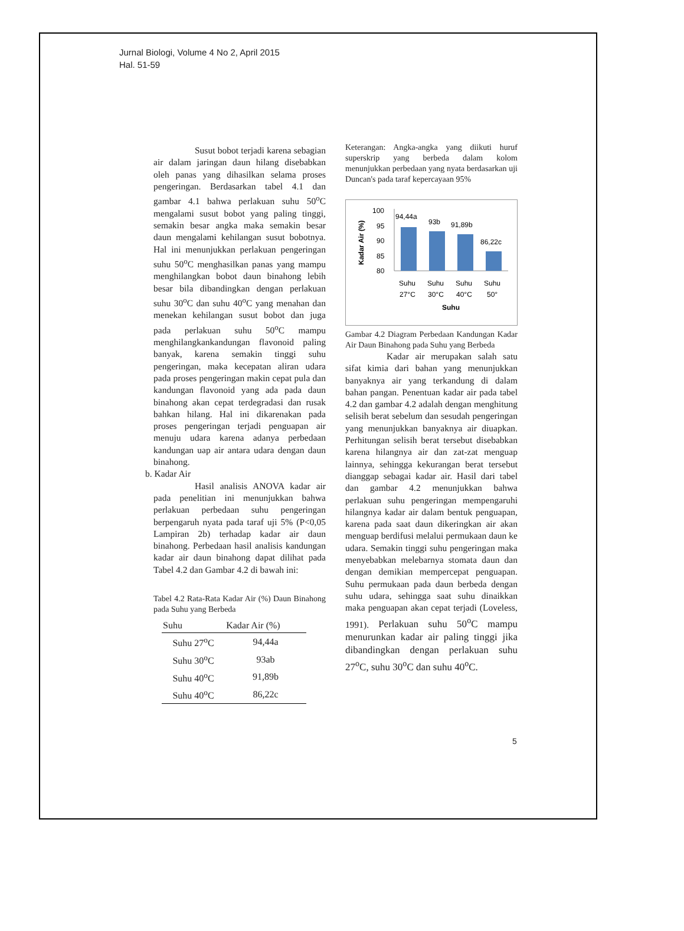Jurnal Biologi, Volume 4 No 2, April 2015
Hal. 51-59
Susut bobot terjadi karena sebagian air dalam jaringan daun hilang disebabkan oleh panas yang dihasilkan selama proses pengeringan. Berdasarkan tabel 4.1 dan gambar 4.1 bahwa perlakuan suhu 50<sup>o</sup>C mengalami susut bobot yang paling tinggi, semakin besar angka maka semakin besar daun mengalami kehilangan susut bobotnya. Hal ini menunjukkan perlakuan pengeringan suhu 50<sup>o</sup>C menghasilkan panas yang mampu menghilangkan bobot daun binahong lebih besar bila dibandingkan dengan perlakuan suhu 30<sup>o</sup>C dan suhu 40<sup>o</sup>C yang menahan dan menekan kehilangan susut bobot dan juga pada perlakuan suhu 50<sup>o</sup>C mampu menghilangkankandungan flavonoid paling banyak, karena semakin tinggi suhu pengeringan, maka kecepatan aliran udara pada proses pengeringan makin cepat pula dan kandungan flavonoid yang ada pada daun binahong akan cepat terdegradasi dan rusak bahkan hilang. Hal ini dikarenakan pada proses pengeringan terjadi penguapan air menuju udara karena adanya perbedaan kandungan uap air antara udara dengan daun binahong.
b. Kadar Air
Hasil analisis ANOVA kadar air pada penelitian ini menunjukkan bahwa perlakuan perbedaan suhu pengeringan berpengaruh nyata pada taraf uji 5% (P<0,05 Lampiran 2b) terhadap kadar air daun binahong. Perbedaan hasil analisis kandungan kadar air daun binahong dapat dilihat pada Tabel 4.2 dan Gambar 4.2 di bawah ini:
Tabel 4.2 Rata-Rata Kadar Air (%) Daun Binahong pada Suhu yang Berbeda
| Suhu | Kadar Air (%) |
| --- | --- |
| Suhu 27<sup>o</sup>C | 94,44a |
| Suhu 30<sup>o</sup>C | 93ab |
| Suhu 40<sup>o</sup>C | 91,89b |
| Suhu 40<sup>o</sup>C | 86,22c |
Keterangan: Angka-angka yang diikuti huruf superskrip yang berbeda dalam kolom menunjukkan perbedaan yang nyata berdasarkan uji Duncan's pada taraf kepercayaan 95%
Kadar Air (%)
100
95
90
85
80
94,44a
93b
91,89b
86,22c
Suhu
Suhu
Suhu
Suhu
27°C
30°C
40°C
50°
Suhu
Gambar 4.2 Diagram Perbedaan Kandungan Kadar Air Daun Binahong pada Suhu yang Berbeda
Kadar air merupakan salah satu sifat kimia dari bahan yang menunjukkan banyaknya air yang terkandung di dalam bahan pangan. Penentuan kadar air pada tabel 4.2 dan gambar 4.2 adalah dengan menghitung selisih berat sebelum dan sesudah pengeringan yang menunjukkan banyaknya air diuapkan. Perhitungan selisih berat tersebut disebabkan karena hilangnya air dan zat-zat menguap lainnya, sehingga kekurangan berat tersebut dianggap sebagai kadar air. Hasil dari tabel dan gambar 4.2 menunjukkan bahwa perlakuan suhu pengeringan mempengaruhi hilangnya kadar air dalam bentuk penguapan, karena pada saat daun dikeringkan air akan menguap berdifusi melalui permukaan daun ke udara. Semakin tinggi suhu pengeringan maka menyebabkan melebarnya stomata daun dan dengan demikian mempercepat penguapan. Suhu permukaan pada daun berbeda dengan suhu udara, sehingga saat suhu dinaikkan maka penguapan akan cepat terjadi (Loveless, 1991). Perlakuan suhu 50<sup>o</sup>C mampu menurunkan kadar air paling tinggi jika dibandingkan dengan perlakuan suhu 27<sup>o</sup>C, suhu 30<sup>o</sup>C dan suhu 40<sup>o</sup>C.
5